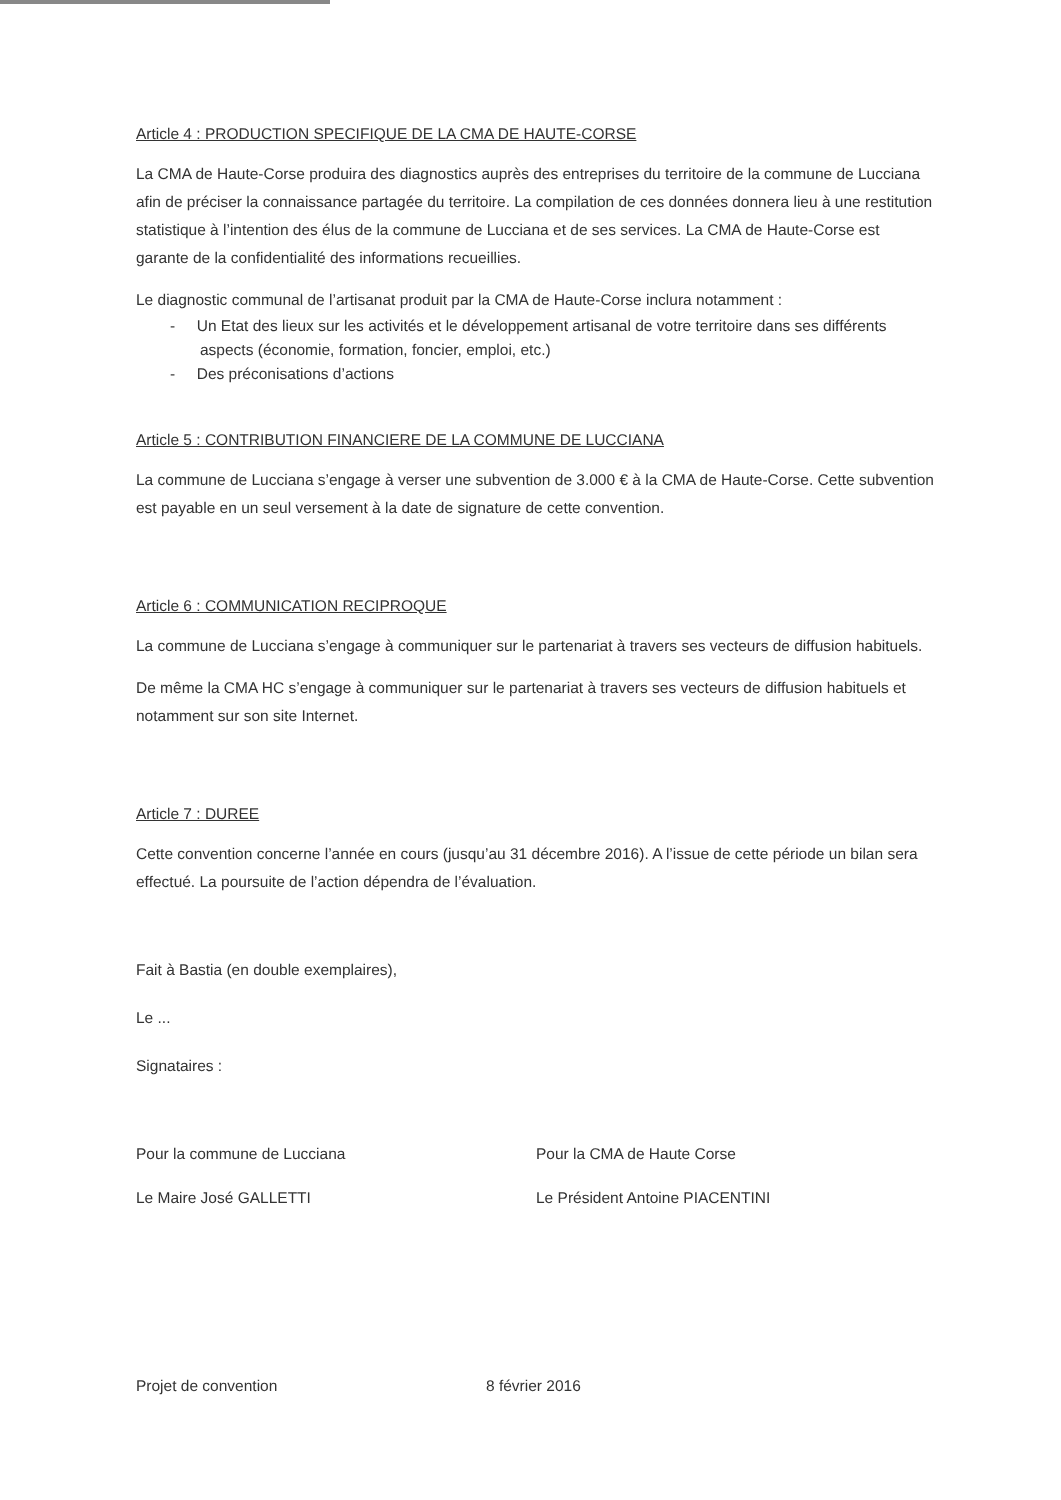Article 4 : PRODUCTION SPECIFIQUE DE LA CMA DE HAUTE-CORSE
La CMA de Haute-Corse produira des diagnostics auprès des entreprises du territoire de la commune de Lucciana afin de préciser la connaissance partagée du territoire. La compilation de ces données donnera lieu à une restitution statistique à l’intention des élus de la commune de Lucciana et de ses services. La CMA de Haute-Corse est garante de la confidentialité des informations recueillies.
Le diagnostic communal de l’artisanat produit par la CMA de Haute-Corse inclura notamment :
- Un Etat des lieux sur les activités et le développement artisanal de votre territoire dans ses différents aspects (économie, formation, foncier, emploi, etc.)
- Des préconisations d’actions
Article 5 : CONTRIBUTION FINANCIERE DE LA COMMUNE DE LUCCIANA
La commune de Lucciana s’engage à verser une subvention de 3.000 € à la CMA de Haute-Corse. Cette subvention est payable en un seul versement à la date de signature de cette convention.
Article 6 : COMMUNICATION RECIPROQUE
La commune de Lucciana s’engage à communiquer sur le partenariat à travers ses vecteurs de diffusion habituels.
De même la CMA HC s’engage à communiquer sur le partenariat à travers ses vecteurs de diffusion habituels et notamment sur son site Internet.
Article 7 : DUREE
Cette convention concerne l’année en cours (jusqu’au 31 décembre 2016). A l’issue de cette période un bilan sera effectué. La poursuite de l’action dépendra de l’évaluation.
Fait à Bastia (en double exemplaires),
Le ...
Signataires :
Pour la commune de Lucciana Pour la CMA de Haute Corse
Le Maire José GALLETTI Le Président Antoine PIACENTINI
Projet de convention 8 février 2016